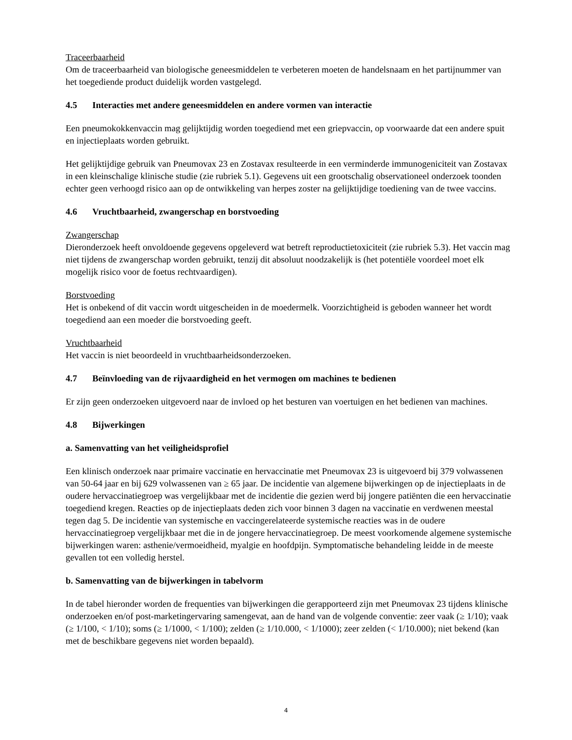Traceerbaarheid
Om de traceerbaarheid van biologische geneesmiddelen te verbeteren moeten de handelsnaam en het partijnummer van het toegediende product duidelijk worden vastgelegd.
4.5 Interacties met andere geneesmiddelen en andere vormen van interactie
Een pneumokokkenvaccin mag gelijktijdig worden toegediend met een griepvaccin, op voorwaarde dat een andere spuit en injectieplaats worden gebruikt.
Het gelijktijdige gebruik van Pneumovax 23 en Zostavax resulteerde in een verminderde immunogeniciteit van Zostavax in een kleinschalige klinische studie (zie rubriek 5.1). Gegevens uit een grootschalig observationeel onderzoek toonden echter geen verhoogd risico aan op de ontwikkeling van herpes zoster na gelijktijdige toediening van de twee vaccins.
4.6 Vruchtbaarheid, zwangerschap en borstvoeding
Zwangerschap
Dieronderzoek heeft onvoldoende gegevens opgeleverd wat betreft reproductietoxiciteit (zie rubriek 5.3). Het vaccin mag niet tijdens de zwangerschap worden gebruikt, tenzij dit absoluut noodzakelijk is (het potentiële voordeel moet elk mogelijk risico voor de foetus rechtvaardigen).
Borstvoeding
Het is onbekend of dit vaccin wordt uitgescheiden in de moedermelk. Voorzichtigheid is geboden wanneer het wordt toegediend aan een moeder die borstvoeding geeft.
Vruchtbaarheid
Het vaccin is niet beoordeeld in vruchtbaarheidsonderzoeken.
4.7 Beïnvloeding van de rijvaardigheid en het vermogen om machines te bedienen
Er zijn geen onderzoeken uitgevoerd naar de invloed op het besturen van voertuigen en het bedienen van machines.
4.8 Bijwerkingen
a. Samenvatting van het veiligheidsprofiel
Een klinisch onderzoek naar primaire vaccinatie en hervaccinatie met Pneumovax 23 is uitgevoerd bij 379 volwassenen van 50-64 jaar en bij 629 volwassenen van ≥ 65 jaar. De incidentie van algemene bijwerkingen op de injectieplaats in de oudere hervaccinatiegroep was vergelijkbaar met de incidentie die gezien werd bij jongere patiënten die een hervaccinatie toegediend kregen. Reacties op de injectieplaats deden zich voor binnen 3 dagen na vaccinatie en verdwenen meestal tegen dag 5. De incidentie van systemische en vaccingerelateerde systemische reacties was in de oudere hervaccinatiegroep vergelijkbaar met die in de jongere hervaccinatiegroep. De meest voorkomende algemene systemische bijwerkingen waren: asthenie/vermoeidheid, myalgie en hoofdpijn. Symptomatische behandeling leidde in de meeste gevallen tot een volledig herstel.
b. Samenvatting van de bijwerkingen in tabelvorm
In de tabel hieronder worden de frequenties van bijwerkingen die gerapporteerd zijn met Pneumovax 23 tijdens klinische onderzoeken en/of post-marketingervaring samengevat, aan de hand van de volgende conventie: zeer vaak (≥ 1/10); vaak (≥ 1/100, < 1/10); soms (≥ 1/1000, < 1/100); zelden (≥ 1/10.000, < 1/1000); zeer zelden (< 1/10.000); niet bekend (kan met de beschikbare gegevens niet worden bepaald).
4